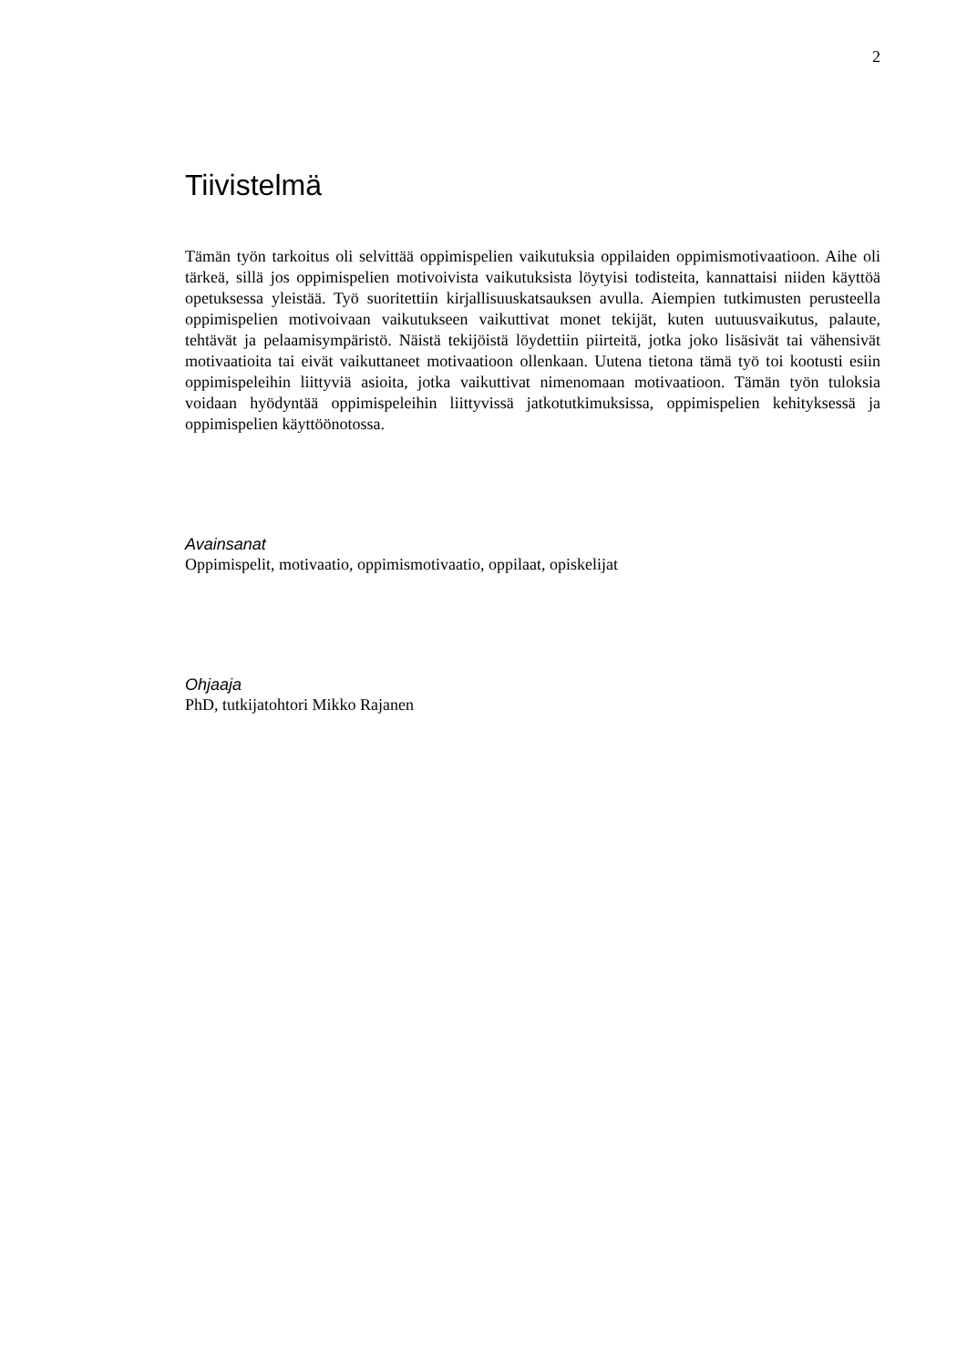2
Tiivistelmä
Tämän työn tarkoitus oli selvittää oppimispelien vaikutuksia oppilaiden oppimismotivaatioon. Aihe oli tärkeä, sillä jos oppimispelien motivoivista vaikutuksista löytyisi todisteita, kannattaisi niiden käyttöä opetuksessa yleistää. Työ suoritettiin kirjallisuuskatsauksen avulla. Aiempien tutkimusten perusteella oppimispelien motivoivaan vaikutukseen vaikuttivat monet tekijät, kuten uutuusvaikutus, palaute, tehtävät ja pelaamisympäristö. Näistä tekijöistä löydettiin piirteitä, jotka joko lisäsivät tai vähensivät motivaatioita tai eivät vaikuttaneet motivaatioon ollenkaan. Uutena tietona tämä työ toi kootusti esiin oppimispeleihin liittyviä asioita, jotka vaikuttivat nimenomaan motivaatioon. Tämän työn tuloksia voidaan hyödyntää oppimispeleihin liittyvissä jatkotutkimuksissa, oppimispelien kehityksessä ja oppimispelien käyttöönotossa.
Avainsanat
Oppimispelit, motivaatio, oppimismotivaatio, oppilaat, opiskelijat
Ohjaaja
PhD, tutkijatohtori Mikko Rajanen